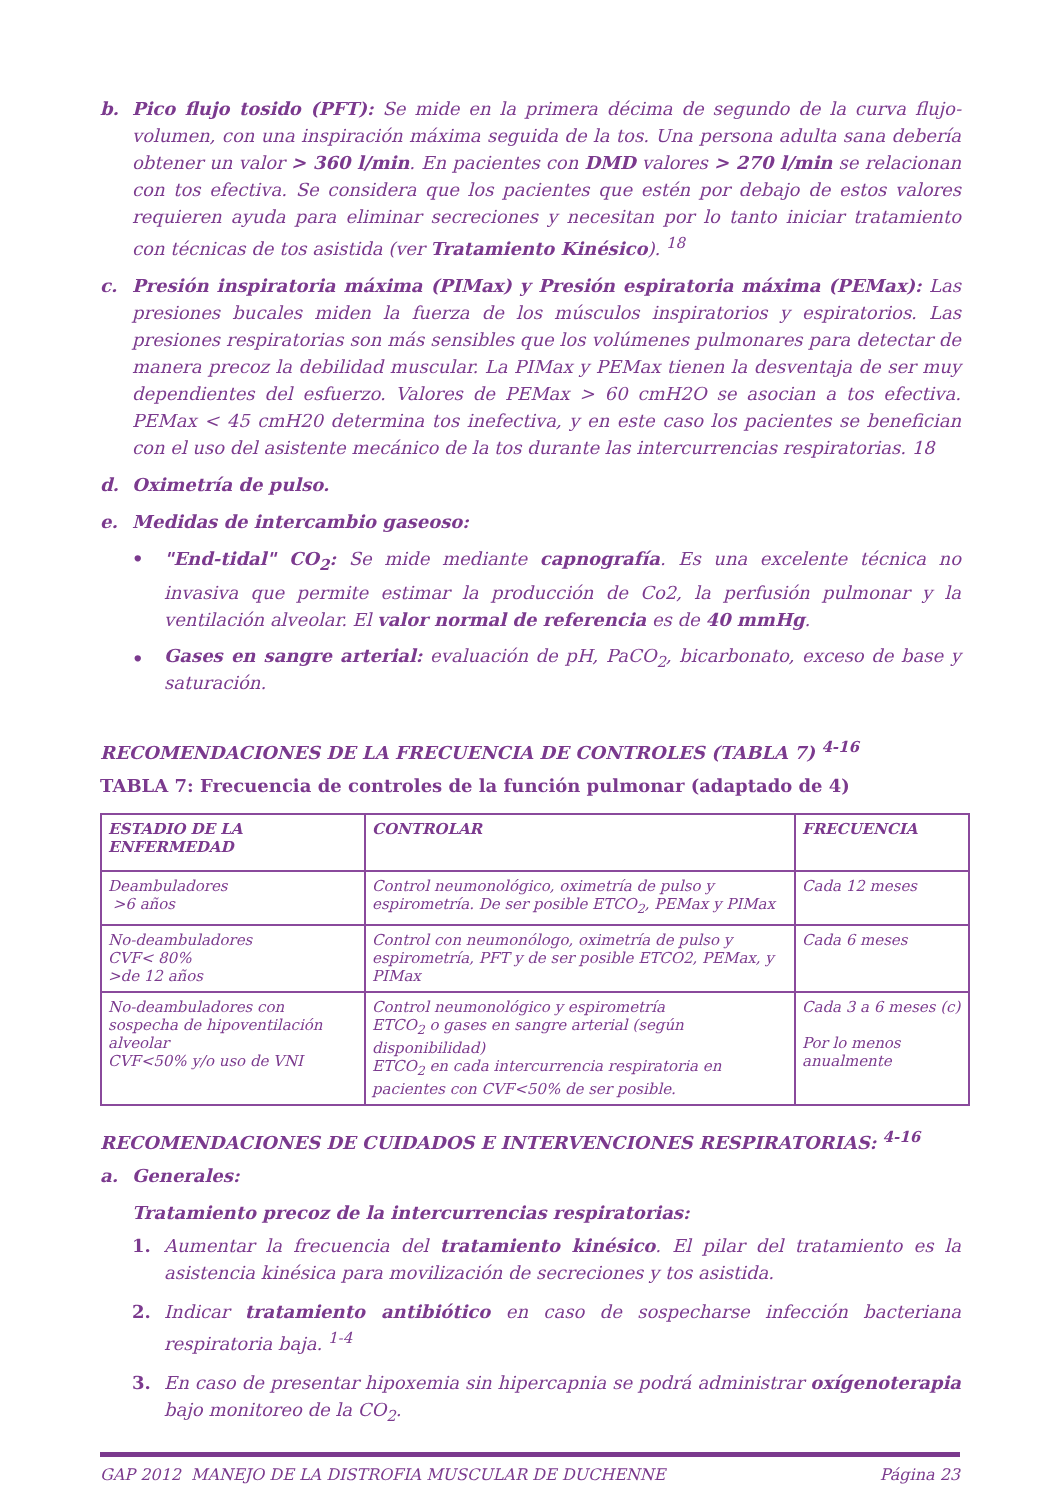b. Pico flujo tosido (PFT): Se mide en la primera décima de segundo de la curva flujo-volumen, con una inspiración máxima seguida de la tos. Una persona adulta sana debería obtener un valor > 360 l/min. En pacientes con DMD valores > 270 l/min se relacionan con tos efectiva. Se considera que los pacientes que estén por debajo de estos valores requieren ayuda para eliminar secreciones y necesitan por lo tanto iniciar tratamiento con técnicas de tos asistida (ver Tratamiento Kinésico). <sup>18</sup>
c. Presión inspiratoria máxima (PIMax) y Presión espiratoria máxima (PEMax): Las presiones bucales miden la fuerza de los músculos inspiratorios y espiratorios. Las presiones respiratorias son más sensibles que los volúmenes pulmonares para detectar de manera precoz la debilidad muscular. La PIMax y PEMax tienen la desventaja de ser muy dependientes del esfuerzo. Valores de PEMax > 60 cmH2O se asocian a tos efectiva. PEMax < 45 cmH20 determina tos inefectiva, y en este caso los pacientes se benefician con el uso del asistente mecánico de la tos durante las intercurrencias respiratorias. 18
d. Oximetría de pulso.
e. Medidas de intercambio gaseoso:
• "End-tidal" CO<sub>2</sub>: Se mide mediante capnografía. Es una excelente técnica no invasiva que permite estimar la producción de Co2, la perfusión pulmonar y la ventilación alveolar. El valor normal de referencia es de 40 mmHg.
•
Gases en sangre arterial: evaluación de pH, PaCO<sub>2</sub>, bicarbonato, exceso de base y saturación.
RECOMENDACIONES DE LA FRECUENCIA DE CONTROLES (TABLA 7) <sup>4-16</sup>
TABLA 7: Frecuencia de controles de la función pulmonar (adaptado de 4)
| ESTADIO DE LA ENFERMEDAD | CONTROLAR | FRECUENCIA |
| --- | --- | --- |
| Deambuladores >6 años | Control neumonológico, oximetría de pulso y espirometría. De ser posible ETCO<sub>2</sub>, PEMax y PIMax | Cada 12 meses |
| No-deambuladores CVF< 80% >de 12 años | Control con neumonólogo, oximetría de pulso y espirometría, PFT y de ser posible ETCO2, PEMax, y PIMax | Cada 6 meses |
| No-deambuladores con sospecha de hipoventilación alveolar CVF<50% y/o uso de VNI | Control neumonológico y espirometría ETCO<sub>2</sub> o gases en sangre arterial (según disponibilidad) ETCO<sub>2</sub> en cada intercurrencia respiratoria en pacientes con CVF<50% de ser posible. | Cada 3 a 6 meses (c) Por lo menos anualmente |
RECOMENDACIONES DE CUIDADOS E INTERVENCIONES RESPIRATORIAS: <sup>4-16</sup>
a. Generales:
Tratamiento precoz de la intercurrencias respiratorias:
1. Aumentar la frecuencia del tratamiento kinésico. El pilar del tratamiento es la asistencia kinésica para movilización de secreciones y tos asistida.
2. Indicar tratamiento antibiótico en caso de sospecharse infección bacteriana respiratoria baja. <sup>1-4</sup>
3. En caso de presentar hipoxemia sin hipercapnia se podrá administrar oxígenoterapia bajo monitoreo de la CO<sub>2</sub>.
GAP 2012 MANEJO DE LA DISTROFIA MUSCULAR DE DUCHENNE Página 23